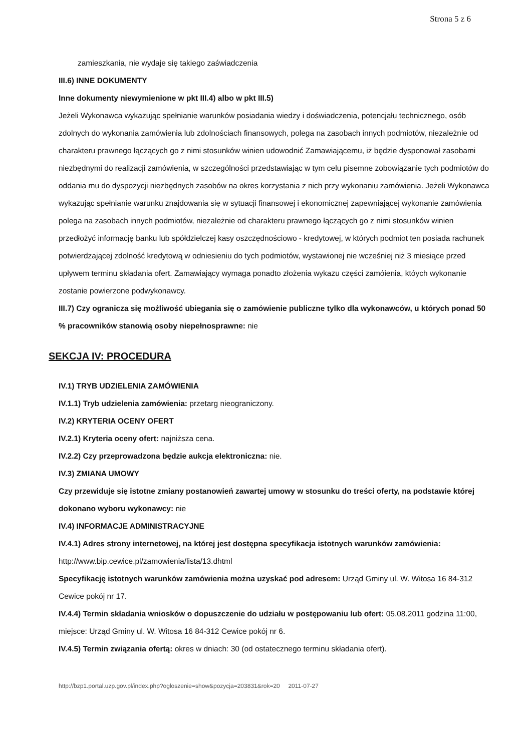Strona 5 z 6
zamieszkania, nie wydaje się takiego zaświadczenia
III.6) INNE DOKUMENTY
Inne dokumenty niewymienione w pkt III.4) albo w pkt III.5)
Jeżeli Wykonawca wykazując spełnianie warunków posiadania wiedzy i doświadczenia, potencjału technicznego, osób zdolnych do wykonania zamówienia lub zdolnościach finansowych, polega na zasobach innych podmiotów, niezależnie od charakteru prawnego łączących go z nimi stosunków winien udowodnić Zamawiającemu, iż będzie dysponował zasobami niezbędnymi do realizacji zamówienia, w szczególności przedstawiając w tym celu pisemne zobowiązanie tych podmiotów do oddania mu do dyspozycji niezbędnych zasobów na okres korzystania z nich przy wykonaniu zamówienia. Jeżeli Wykonawca wykazując spełnianie warunku znajdowania się w sytuacji finansowej i ekonomicznej zapewniającej wykonanie zamówienia polega na zasobach innych podmiotów, niezależnie od charakteru prawnego łączących go z nimi stosunków winien przedłożyć informację banku lub spółdzielczej kasy oszczędnościowo - kredytowej, w których podmiot ten posiada rachunek potwierdzającej zdolność kredytową w odniesieniu do tych podmiotów, wystawionej nie wcześniej niż 3 miesiące przed upływem terminu składania ofert. Zamawiający wymaga ponadto złożenia wykazu części zamóienia, któych wykonanie zostanie powierzone podwykonawcy.
III.7) Czy ogranicza się możliwość ubiegania się o zamówienie publiczne tylko dla wykonawców, u których ponad 50 % pracowników stanowią osoby niepełnosprawne: nie
SEKCJA IV: PROCEDURA
IV.1) TRYB UDZIELENIA ZAMÓWIENIA
IV.1.1) Tryb udzielenia zamówienia: przetarg nieograniczony.
IV.2) KRYTERIA OCENY OFERT
IV.2.1) Kryteria oceny ofert: najniższa cena.
IV.2.2) Czy przeprowadzona będzie aukcja elektroniczna: nie.
IV.3) ZMIANA UMOWY
Czy przewiduje się istotne zmiany postanowień zawartej umowy w stosunku do treści oferty, na podstawie której dokonano wyboru wykonawcy: nie
IV.4) INFORMACJE ADMINISTRACYJNE
IV.4.1) Adres strony internetowej, na której jest dostępna specyfikacja istotnych warunków zamówienia: http://www.bip.cewice.pl/zamowienia/lista/13.dhtml
Specyfikację istotnych warunków zamówienia można uzyskać pod adresem: Urząd Gminy ul. W. Witosa 16 84-312 Cewice pokój nr 17.
IV.4.4) Termin składania wniosków o dopuszczenie do udziału w postępowaniu lub ofert: 05.08.2011 godzina 11:00, miejsce: Urząd Gminy ul. W. Witosa 16 84-312 Cewice pokój nr 6.
IV.4.5) Termin związania ofertą: okres w dniach: 30 (od ostatecznego terminu składania ofert).
http://bzp1.portal.uzp.gov.pl/index.php?ogloszenie=show&pozycja=203831&rok=20 2011-07-27